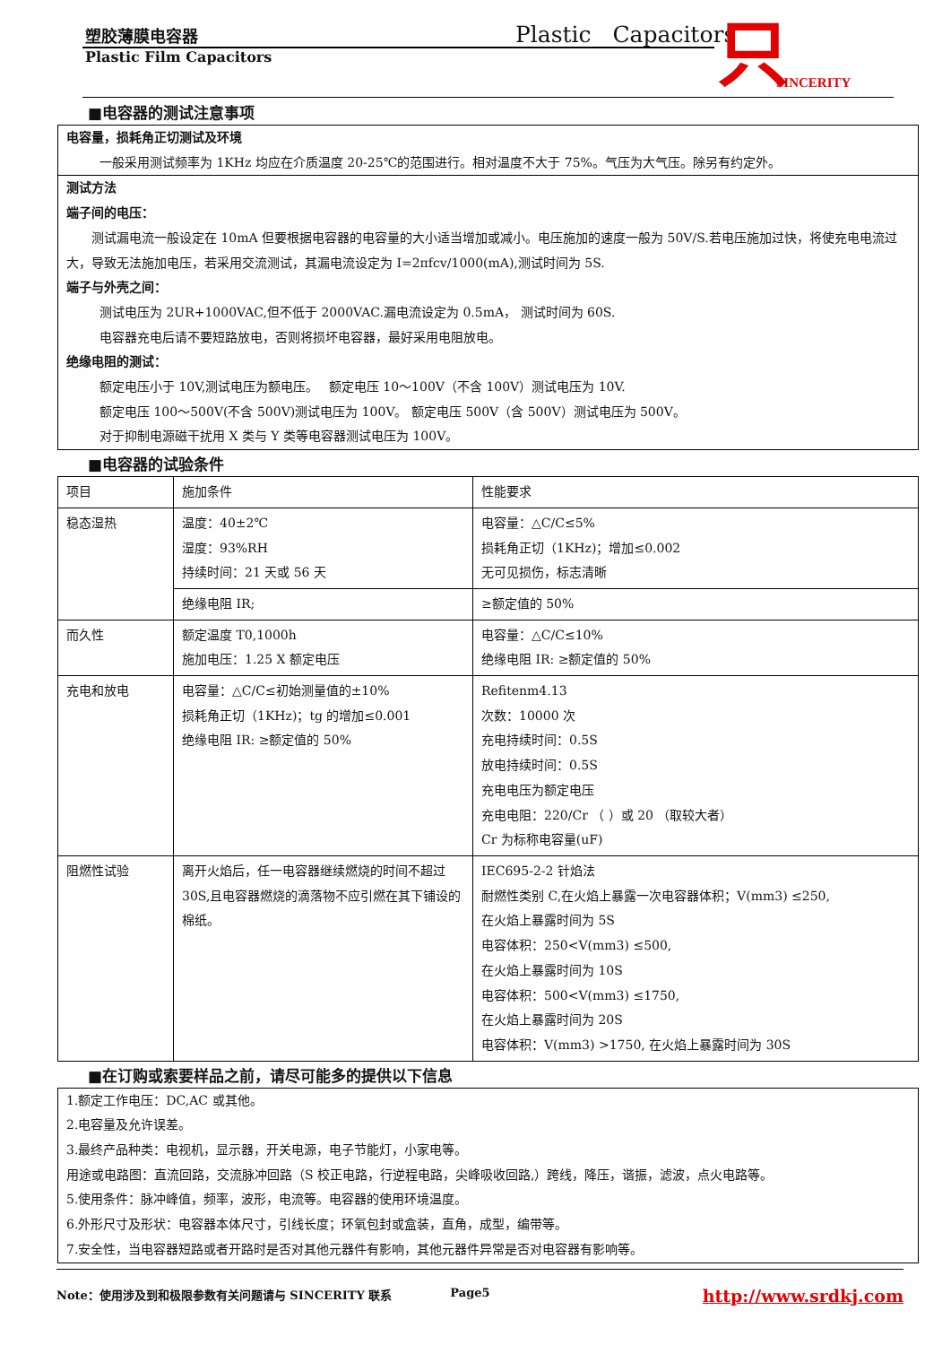塑胶薄膜电容器
Plastic Film Capacitors
Plastic Capacitors 只 SINCERITY
■电容器的测试注意事项
电容量，损耗角正切测试及环境
一般采用测试频率为 1KHz 均应在介质温度 20-25℃的范围进行。相对温度不大于 75%。气压为大气压。除另有约定外。
测试方法
端子间的电压：
　　测试漏电流一般设定在 10mA 但要根据电容器的电容量的大小适当增加或减小。电压施加的速度一般为 50V/S.若电压施加过快，将使充电电流过大，导致无法施加电压，若采用交流测试，其漏电流设定为 I=2πfcv/1000(mA),测试时间为 5S.
端子与外壳之间：
测试电压为 2UR+1000VAC,但不低于 2000VAC.漏电流设定为 0.5mA， 测试时间为 60S.
电容器充电后请不要短路放电，否则将损坏电容器，最好采用电阻放电。
绝缘电阻的测试：
额定电压小于 10V,测试电压为额电压。　 额定电压 10～100V（不含 100V）测试电压为 10V.
额定电压 100～500V(不含 500V)测试电压为 100V。 额定电压 500V（含 500V）测试电压为 500V。
对于抑制电源磁干扰用 X 类与 Y 类等电容器测试电压为 100V。
■电容器的试验条件
| 项目 | 施加条件 | 性能要求 |
| --- | --- | --- |
| 稳态湿热 | 温度：40±2℃ 湿度：93%RH 持续时间：21 天或 56 天 | 电容量：△C/C≤5% 损耗角正切（1KHz)；增加≤0.002 无可见损伤，标志清晰 |
| | 绝缘电阻 IR; | ≥额定值的 50% |
| 而久性 | 额定温度 T0,1000h 施加电压：1.25 X 额定电压 | 电容量：△C/C≤10% 绝缘电阻 IR: ≥额定值的 50% |
| 充电和放电 | 电容量：△C/C≤初始测量值的±10% 损耗角正切（1KHz)；tg 的增加≤0.001 绝缘电阻 IR: ≥额定值的 50% | Refitenm4.13 次数：10000 次 充电持续时间：0.5S 放电持续时间：0.5S 充电电压为额定电压 充电电阻：220/Cr （ ）或 20 （取较大者） Cr 为标称电容量(uF) |
| 阻燃性试验 | 离开火焰后，任一电容器继续燃烧的时间不超过 30S,且电容器燃烧的滴落物不应引燃在其下铺设的棉纸。 | IEC695-2-2 针焰法 耐燃性类别 C,在火焰上暴露一次电容器体积；V(mm3) ≤250, 在火焰上暴露时间为 5S 电容体积：250<V(mm3) ≤500, 在火焰上暴露时间为 10S 电容体积：500<V(mm3) ≤1750, 在火焰上暴露时间为 20S 电容体积：V(mm3) >1750, 在火焰上暴露时间为 30S |
■在订购或索要样品之前，请尽可能多的提供以下信息
1.额定工作电压：DC,AC 或其他。
2.电容量及允许误差。
3.最终产品种类：电视机，显示器，开关电源，电子节能灯，小家电等。
用途或电路图：直流回路，交流脉冲回路（S 校正电路，行逆程电路，尖峰吸收回路,）跨线，降压，谐振，滤波，点火电路等。
5.使用条件：脉冲峰值，频率，波形，电流等。电容器的使用环境温度。
6.外形尺寸及形状：电容器本体尺寸，引线长度；环氧包封或盒装，直角，成型，编带等。
7.安全性，当电容器短路或者开路时是否对其他元器件有影响，其他元器件异常是否对电容器有影响等。
Note：使用涉及到和极限参数有关问题请与 SINCERITY 联系 Page5 http://www.srdkj.com